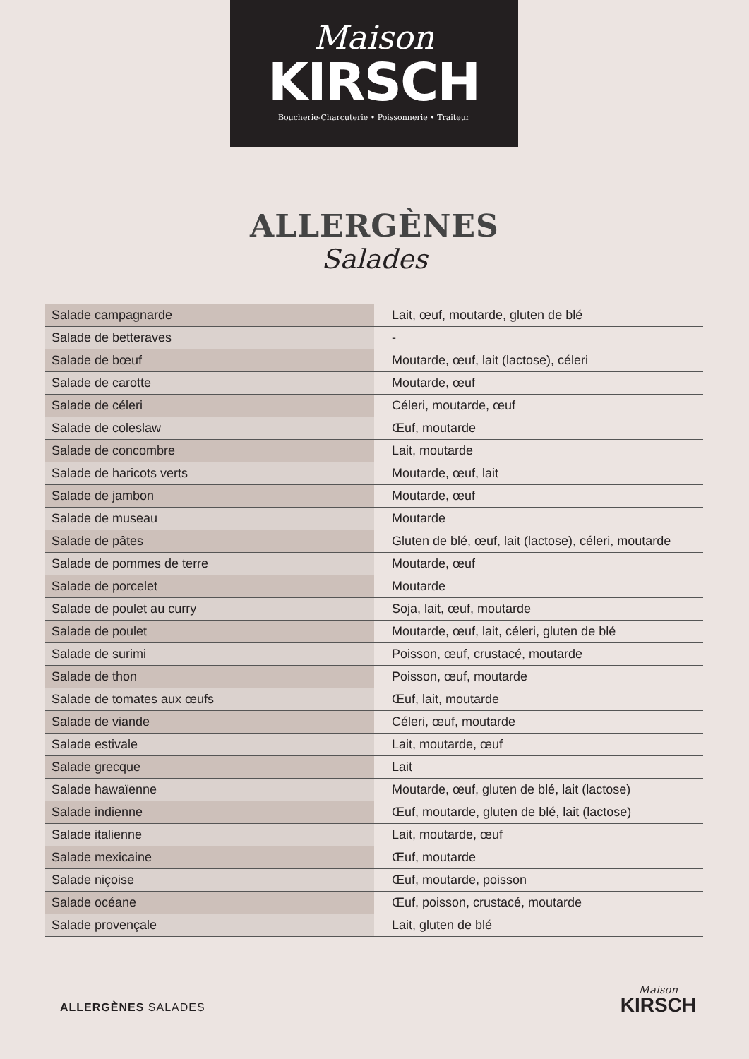Maison
KIRSCH
Boucherie-Charcuterie • Poissonnerie • Traiteur
ALLERGÈNES
Salades
| Salade campagnarde | Lait, œuf, moutarde, gluten de blé |
| Salade de betteraves | - |
| Salade de bœuf | Moutarde, œuf, lait (lactose), céleri |
| Salade de carotte | Moutarde, œuf |
| Salade de céleri | Céleri, moutarde, œuf |
| Salade de coleslaw | Œuf, moutarde |
| Salade de concombre | Lait, moutarde |
| Salade de haricots verts | Moutarde, œuf, lait |
| Salade de jambon | Moutarde, œuf |
| Salade de museau | Moutarde |
| Salade de pâtes | Gluten de blé, œuf, lait (lactose), céleri, moutarde |
| Salade de pommes de terre | Moutarde, œuf |
| Salade de porcelet | Moutarde |
| Salade de poulet au curry | Soja, lait, œuf, moutarde |
| Salade de poulet | Moutarde, œuf, lait, céleri, gluten de blé |
| Salade de surimi | Poisson, œuf, crustacé, moutarde |
| Salade de thon | Poisson, œuf, moutarde |
| Salade de tomates aux œufs | Œuf, lait, moutarde |
| Salade de viande | Céleri, œuf, moutarde |
| Salade estivale | Lait, moutarde, œuf |
| Salade grecque | Lait |
| Salade hawaïenne | Moutarde, œuf, gluten de blé, lait (lactose) |
| Salade indienne | Œuf, moutarde, gluten de blé, lait (lactose) |
| Salade italienne | Lait, moutarde, œuf |
| Salade mexicaine | Œuf, moutarde |
| Salade niçoise | Œuf, moutarde, poisson |
| Salade océane | Œuf, poisson, crustacé, moutarde |
| Salade provençale | Lait, gluten de blé |
ALLERGÈNES SALADES
Maison
KIRSCH